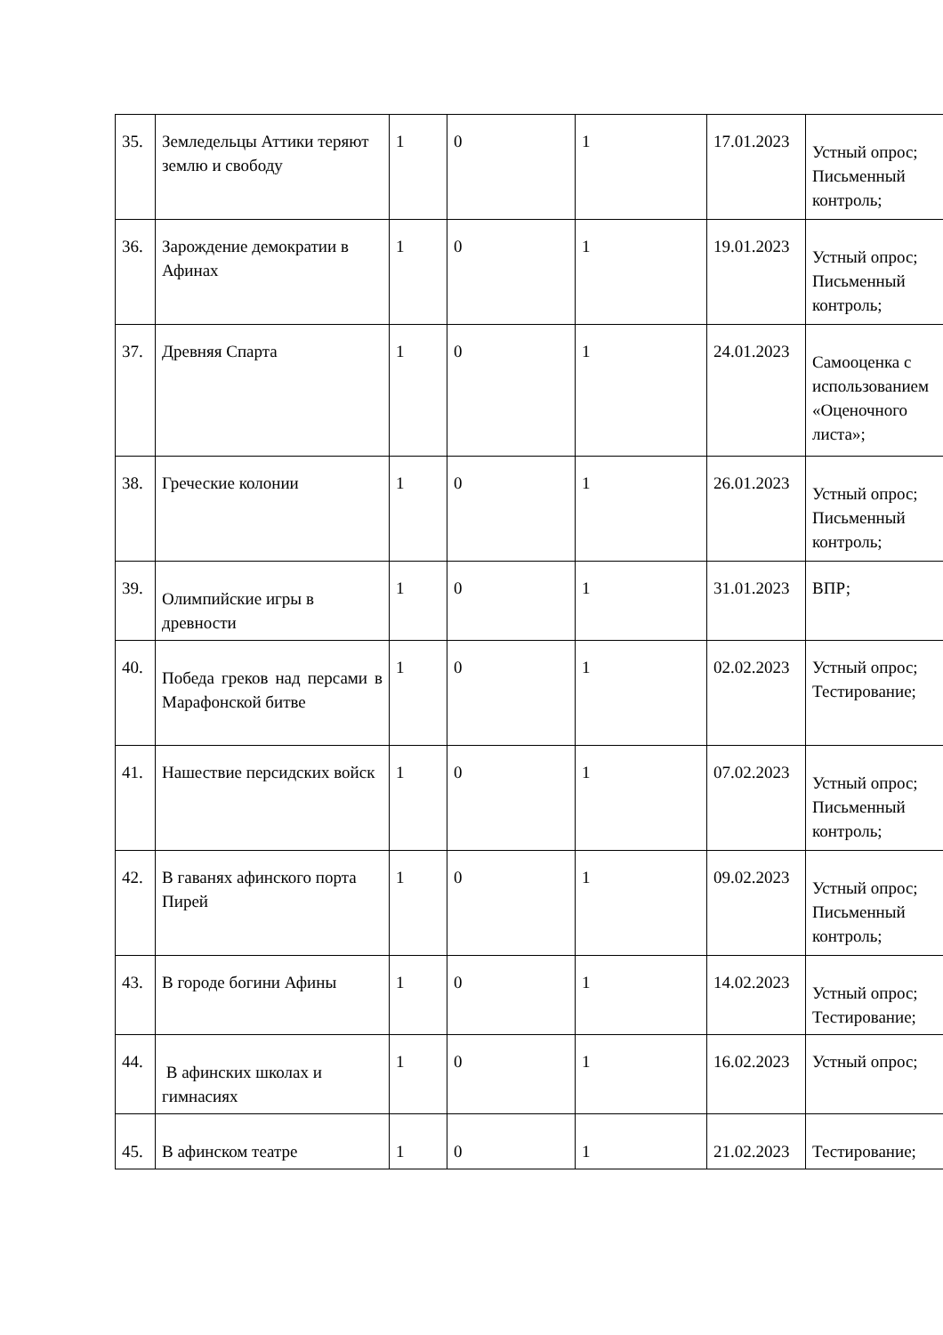| 35. | Земледельцы Аттики теряют землю и свободу | 1 | 0 | 1 | 17.01.2023 | Устный опрос; Письменный контроль; |
| 36. | Зарождение демократии в Афинах | 1 | 0 | 1 | 19.01.2023 | Устный опрос; Письменный контроль; |
| 37. | Древняя Спарта | 1 | 0 | 1 | 24.01.2023 | Самооценка с использованием «Оценочного листа»; |
| 38. | Греческие колонии | 1 | 0 | 1 | 26.01.2023 | Устный опрос; Письменный контроль; |
| 39. | Олимпийские игры в древности | 1 | 0 | 1 | 31.01.2023 | ВПР; |
| 40. | Победа греков над персами в Марафонской битве | 1 | 0 | 1 | 02.02.2023 | Устный опрос; Тестирование; |
| 41. | Нашествие персидских войск | 1 | 0 | 1 | 07.02.2023 | Устный опрос; Письменный контроль; |
| 42. | В гаванях афинского порта Пирей | 1 | 0 | 1 | 09.02.2023 | Устный опрос; Письменный контроль; |
| 43. | В городе богини Афины | 1 | 0 | 1 | 14.02.2023 | Устный опрос; Тестирование; |
| 44. | В афинских школах и гимнасиях | 1 | 0 | 1 | 16.02.2023 | Устный опрос; |
| 45. | В афинском театре | 1 | 0 | 1 | 21.02.2023 | Тестирование; |